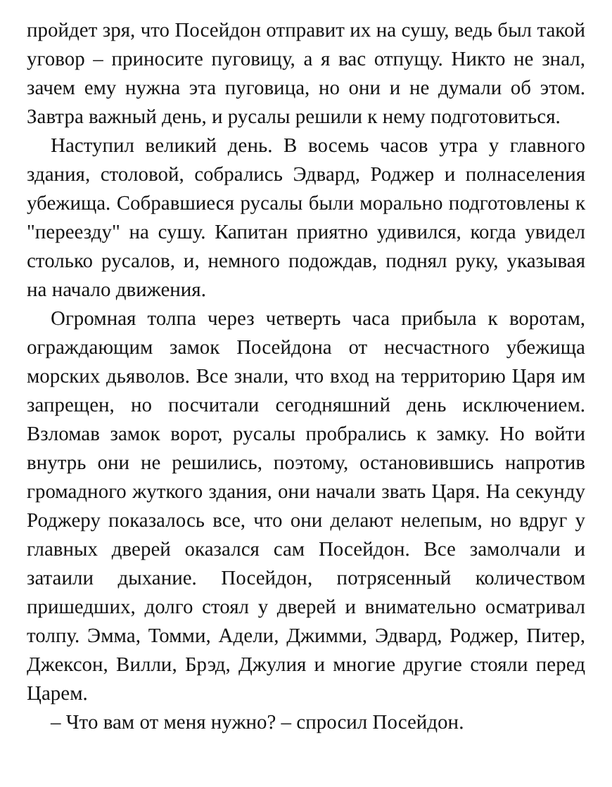пройдет зря, что Посейдон отправит их на сушу, ведь был такой уговор – приносите пуговицу, а я вас отпущу. Никто не знал, зачем ему нужна эта пуговица, но они и не думали об этом. Завтра важный день, и русалы решили к нему подготовиться.
Наступил великий день. В восемь часов утра у главного здания, столовой, собрались Эдвард, Роджер и полнаселения убежища. Собравшиеся русалы были морально подготовлены к "переезду" на сушу. Капитан приятно удивился, когда увидел столько русалов, и, немного подождав, поднял руку, указывая на начало движения.
Огромная толпа через четверть часа прибыла к воротам, ограждающим замок Посейдона от несчастного убежища морских дьяволов. Все знали, что вход на территорию Царя им запрещен, но посчитали сегодняшний день исключением. Взломав замок ворот, русалы пробрались к замку. Но войти внутрь они не решились, поэтому, остановившись напротив громадного жуткого здания, они начали звать Царя. На секунду Роджеру показалось все, что они делают нелепым, но вдруг у главных дверей оказался сам Посейдон. Все замолчали и затаили дыхание. Посейдон, потрясенный количеством пришедших, долго стоял у дверей и внимательно осматривал толпу. Эмма, Томми, Адели, Джимми, Эдвард, Роджер, Питер, Джексон, Вилли, Брэд, Джулия и многие другие стояли перед Царем.
– Что вам от меня нужно? – спросил Посейдон.